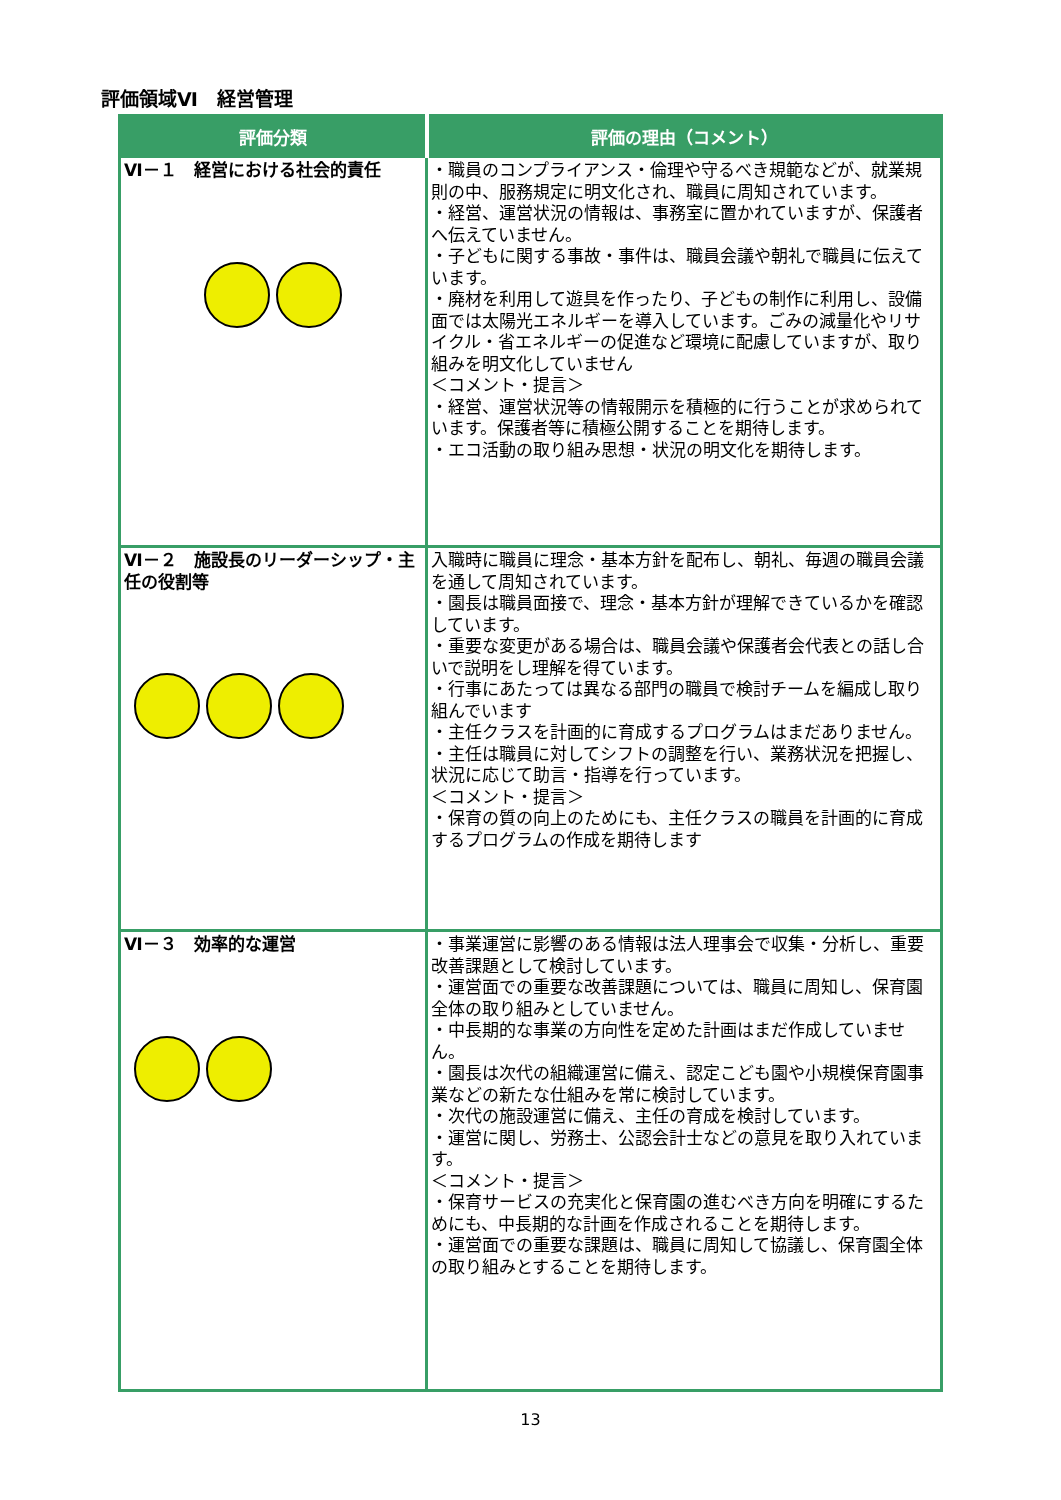評価領域Ⅵ　経営管理
| 評価分類 | 評価の理由（コメント） |
| --- | --- |
| Ⅵ－１ 経営における社会的責任 | ・職員のコンプライアンス・倫理や守るべき規範などが、就業規則の中、服務規定に明文化され、職員に周知されています。 ・経営、運営状況の情報は、事務室に置かれていますが、保護者へ伝えていません。 ・子どもに関する事故・事件は、職員会議や朝礼で職員に伝えています。 ・廃材を利用して遊具を作ったり、子どもの制作に利用し、設備面では太陽光エネルギーを導入しています。ごみの減量化やリサイクル・省エネルギーの促進など環境に配慮していますが、取り組みを明文化していません ＜コメント・提言＞ ・経営、運営状況等の情報開示を積極的に行うことが求められています。保護者等に積極公開することを期待します。 ・エコ活動の取り組み思想・状況の明文化を期待します。 |
| Ⅵ－２ 施設長のリーダーシップ・主任の役割等 | 入職時に職員に理念・基本方針を配布し、朝礼、毎週の職員会議を通して周知されています。 ・園長は職員面接で、理念・基本方針が理解できているかを確認しています。 ・重要な変更がある場合は、職員会議や保護者会代表との話し合いで説明をし理解を得ています。 ・行事にあたっては異なる部門の職員で検討チームを編成し取り組んでいます ・主任クラスを計画的に育成するプログラムはまだありません。 ・主任は職員に対してシフトの調整を行い、業務状況を把握し、状況に応じて助言・指導を行っています。 ＜コメント・提言＞ ・保育の質の向上のためにも、主任クラスの職員を計画的に育成するプログラムの作成を期待します |
| Ⅵ－３ 効率的な運営 | ・事業運営に影響のある情報は法人理事会で収集・分析し、重要改善課題として検討しています。 ・運営面での重要な改善課題については、職員に周知し、保育園全体の取り組みとしていません。 ・中長期的な事業の方向性を定めた計画はまだ作成していません。 ・園長は次代の組織運営に備え、認定こども園や小規模保育園事業などの新たな仕組みを常に検討しています。 ・次代の施設運営に備え、主任の育成を検討しています。 ・運営に関し、労務士、公認会計士などの意見を取り入れています。 ＜コメント・提言＞ ・保育サービスの充実化と保育園の進むべき方向を明確にするためにも、中長期的な計画を作成されることを期待します。 ・運営面での重要な課題は、職員に周知して協議し、保育園全体の取り組みとすることを期待します。 |
13